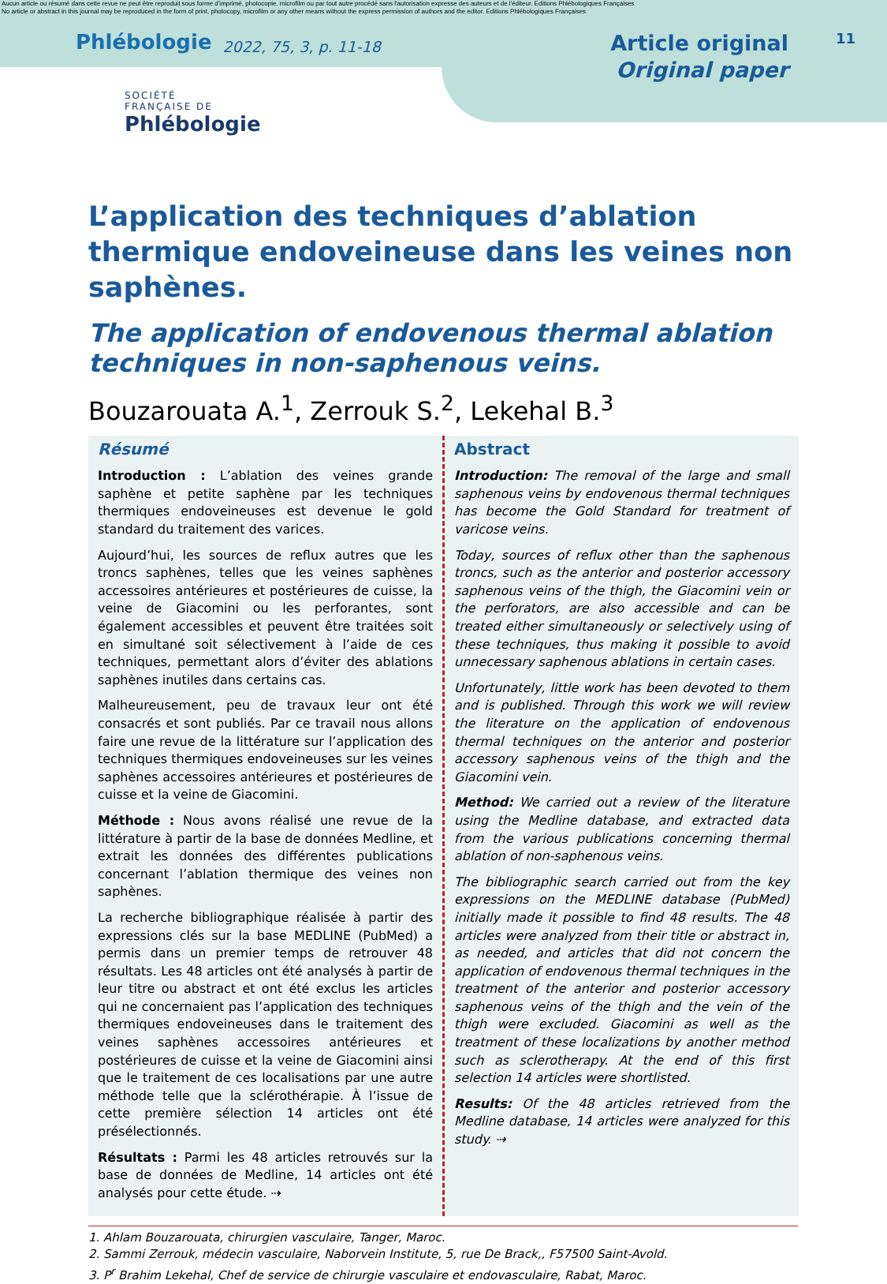Aucun article ou résumé dans cette revue ne peut être reproduit sous forme d'imprimé, photocopie, microfilm ou par tout autre procédé sans l'autorisation expresse des auteurs et de l'éditeur. Editions Phlébologiques Françaises
No article or abstract in this journal may be reproduced in the form of print, photocopy, microfilm or any other means without the express permission of authors and the editor. Editions Phlébologiques Françaises
Phlébologie 2022, 75, 3, p. 11-18 Article original
Original paper 11
SOCIÉTÉ
FRANÇAISE DE
Phlébologie
L’application des techniques d’ablation thermique endoveineuse dans les veines non saphènes.
The application of endovenous thermal ablation techniques in non-saphenous veins.
Bouzarouata A.<sup>1</sup>, Zerrouk S.<sup>2</sup>, Lekehal B.<sup>3</sup>
Résumé
Introduction : L’ablation des veines grande saphène et petite saphène par les techniques thermiques endoveineuses est devenue le gold standard du traitement des varices.
Aujourd’hui, les sources de reflux autres que les troncs saphènes, telles que les veines saphènes accessoires antérieures et postérieures de cuisse, la veine de Giacomini ou les perforantes, sont également accessibles et peuvent être traitées soit en simultané soit sélectivement à l’aide de ces techniques, permettant alors d’éviter des ablations saphènes inutiles dans certains cas.
Malheureusement, peu de travaux leur ont été consacrés et sont publiés. Par ce travail nous allons faire une revue de la littérature sur l’application des techniques thermiques endoveineuses sur les veines saphènes accessoires antérieures et postérieures de cuisse et la veine de Giacomini.
Méthode : Nous avons réalisé une revue de la littérature à partir de la base de données Medline, et extrait les données des différentes publications concernant l’ablation thermique des veines non saphènes.
La recherche bibliographique réalisée à partir des expressions clés sur la base MEDLINE (PubMed) a permis dans un premier temps de retrouver 48 résultats. Les 48 articles ont été analysés à partir de leur titre ou abstract et ont été exclus les articles qui ne concernaient pas l’application des techniques thermiques endoveineuses dans le traitement des veines saphènes accessoires antérieures et postérieures de cuisse et la veine de Giacomini ainsi que le traitement de ces localisations par une autre méthode telle que la sclérothérapie. À l’issue de cette première sélection 14 articles ont été présélectionnés.
Résultats : Parmi les 48 articles retrouvés sur la base de données de Medline, 14 articles ont été analysés pour cette étude. ⇢
Abstract
Introduction: The removal of the large and small saphenous veins by endovenous thermal techniques has become the Gold Standard for treatment of varicose veins.
Today, sources of reflux other than the saphenous troncs, such as the anterior and posterior accessory saphenous veins of the thigh, the Giacomini vein or the perforators, are also accessible and can be treated either simultaneously or selectively using of these techniques, thus making it possible to avoid unnecessary saphenous ablations in certain cases.
Unfortunately, little work has been devoted to them and is published. Through this work we will review the literature on the application of endovenous thermal techniques on the anterior and posterior accessory saphenous veins of the thigh and the Giacomini vein.
Method: We carried out a review of the literature using the Medline database, and extracted data from the various publications concerning thermal ablation of non-saphenous veins.
The bibliographic search carried out from the key expressions on the MEDLINE database (PubMed) initially made it possible to find 48 results. The 48 articles were analyzed from their title or abstract in, as needed, and articles that did not concern the application of endovenous thermal techniques in the treatment of the anterior and posterior accessory saphenous veins of the thigh and the vein of the thigh were excluded. Giacomini as well as the treatment of these localizations by another method such as sclerotherapy. At the end of this first selection 14 articles were shortlisted.
Results: Of the 48 articles retrieved from the Medline database, 14 articles were analyzed for this study. ⇢
1. Ahlam Bouzarouata, chirurgien vasculaire, Tanger, Maroc.
2. Sammi Zerrouk, médecin vasculaire, Naborvein Institute, 5, rue De Brack,, F57500 Saint-Avold.
3. P<sup>r</sup> Brahim Lekehal, Chef de service de chirurgie vasculaire et endovasculaire, Rabat, Maroc.